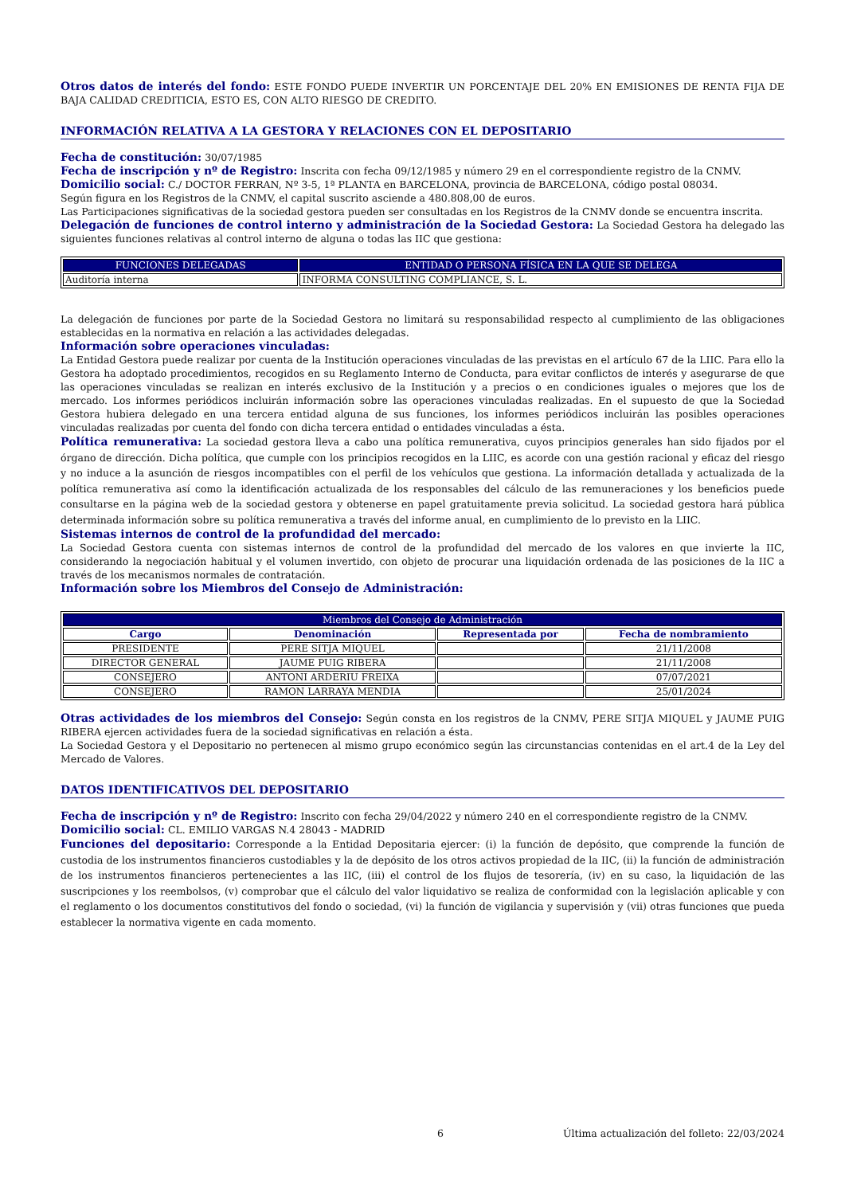Otros datos de interés del fondo: ESTE FONDO PUEDE INVERTIR UN PORCENTAJE DEL 20% EN EMISIONES DE RENTA FIJA DE BAJA CALIDAD CREDITICIA, ESTO ES, CON ALTO RIESGO DE CREDITO.
INFORMACIÓN RELATIVA A LA GESTORA Y RELACIONES CON EL DEPOSITARIO
Fecha de constitución: 30/07/1985
Fecha de inscripción y nº de Registro: Inscrita con fecha 09/12/1985 y número 29 en el correspondiente registro de la CNMV.
Domicilio social: C./ DOCTOR FERRAN, Nº 3-5, 1ª PLANTA en BARCELONA, provincia de BARCELONA, código postal 08034.
Según figura en los Registros de la CNMV, el capital suscrito asciende a 480.808,00 de euros.
Las Participaciones significativas de la sociedad gestora pueden ser consultadas en los Registros de la CNMV donde se encuentra inscrita.
Delegación de funciones de control interno y administración de la Sociedad Gestora: La Sociedad Gestora ha delegado las siguientes funciones relativas al control interno de alguna o todas las IIC que gestiona:
| FUNCIONES DELEGADAS | ENTIDAD O PERSONA FÍSICA EN LA QUE SE DELEGA |
| --- | --- |
| Auditoría interna | INFORMA CONSULTING COMPLIANCE, S. L. |
La delegación de funciones por parte de la Sociedad Gestora no limitará su responsabilidad respecto al cumplimiento de las obligaciones establecidas en la normativa en relación a las actividades delegadas.
Información sobre operaciones vinculadas:
La Entidad Gestora puede realizar por cuenta de la Institución operaciones vinculadas de las previstas en el artículo 67 de la LIIC. Para ello la Gestora ha adoptado procedimientos, recogidos en su Reglamento Interno de Conducta, para evitar conflictos de interés y asegurarse de que las operaciones vinculadas se realizan en interés exclusivo de la Institución y a precios o en condiciones iguales o mejores que los de mercado. Los informes periódicos incluirán información sobre las operaciones vinculadas realizadas. En el supuesto de que la Sociedad Gestora hubiera delegado en una tercera entidad alguna de sus funciones, los informes periódicos incluirán las posibles operaciones vinculadas realizadas por cuenta del fondo con dicha tercera entidad o entidades vinculadas a ésta.
Política remunerativa: La sociedad gestora lleva a cabo una política remunerativa, cuyos principios generales han sido fijados por el órgano de dirección. Dicha política, que cumple con los principios recogidos en la LIIC, es acorde con una gestión racional y eficaz del riesgo y no induce a la asunción de riesgos incompatibles con el perfil de los vehículos que gestiona. La información detallada y actualizada de la política remunerativa así como la identificación actualizada de los responsables del cálculo de las remuneraciones y los beneficios puede consultarse en la página web de la sociedad gestora y obtenerse en papel gratuitamente previa solicitud. La sociedad gestora hará pública determinada información sobre su política remunerativa a través del informe anual, en cumplimiento de lo previsto en la LIIC.
Sistemas internos de control de la profundidad del mercado:
La Sociedad Gestora cuenta con sistemas internos de control de la profundidad del mercado de los valores en que invierte la IIC, considerando la negociación habitual y el volumen invertido, con objeto de procurar una liquidación ordenada de las posiciones de la IIC a través de los mecanismos normales de contratación.
Información sobre los Miembros del Consejo de Administración:
| Miembros del Consejo de Administración | | | |
| --- | --- | --- | --- |
| Cargo | Denominación | Representada por | Fecha de nombramiento |
| PRESIDENTE | PERE SITJA MIQUEL | | 21/11/2008 |
| DIRECTOR GENERAL | JAUME PUIG RIBERA | | 21/11/2008 |
| CONSEJERO | ANTONI ARDERIU FREIXA | | 07/07/2021 |
| CONSEJERO | RAMON LARRAYA MENDIA | | 25/01/2024 |
Otras actividades de los miembros del Consejo: Según consta en los registros de la CNMV, PERE SITJA MIQUEL y JAUME PUIG RIBERA ejercen actividades fuera de la sociedad significativas en relación a ésta.
La Sociedad Gestora y el Depositario no pertenecen al mismo grupo económico según las circunstancias contenidas en el art.4 de la Ley del Mercado de Valores.
DATOS IDENTIFICATIVOS DEL DEPOSITARIO
Fecha de inscripción y nº de Registro: Inscrito con fecha 29/04/2022 y número 240 en el correspondiente registro de la CNMV.
Domicilio social: CL. EMILIO VARGAS N.4 28043 - MADRID
Funciones del depositario: Corresponde a la Entidad Depositaria ejercer: (i) la función de depósito, que comprende la función de custodia de los instrumentos financieros custodiables y la de depósito de los otros activos propiedad de la IIC, (ii) la función de administración de los instrumentos financieros pertenecientes a las IIC, (iii) el control de los flujos de tesorería, (iv) en su caso, la liquidación de las suscripciones y los reembolsos, (v) comprobar que el cálculo del valor liquidativo se realiza de conformidad con la legislación aplicable y con el reglamento o los documentos constitutivos del fondo o sociedad, (vi) la función de vigilancia y supervisión y (vii) otras funciones que pueda establecer la normativa vigente en cada momento.
6 Última actualización del folleto: 22/03/2024